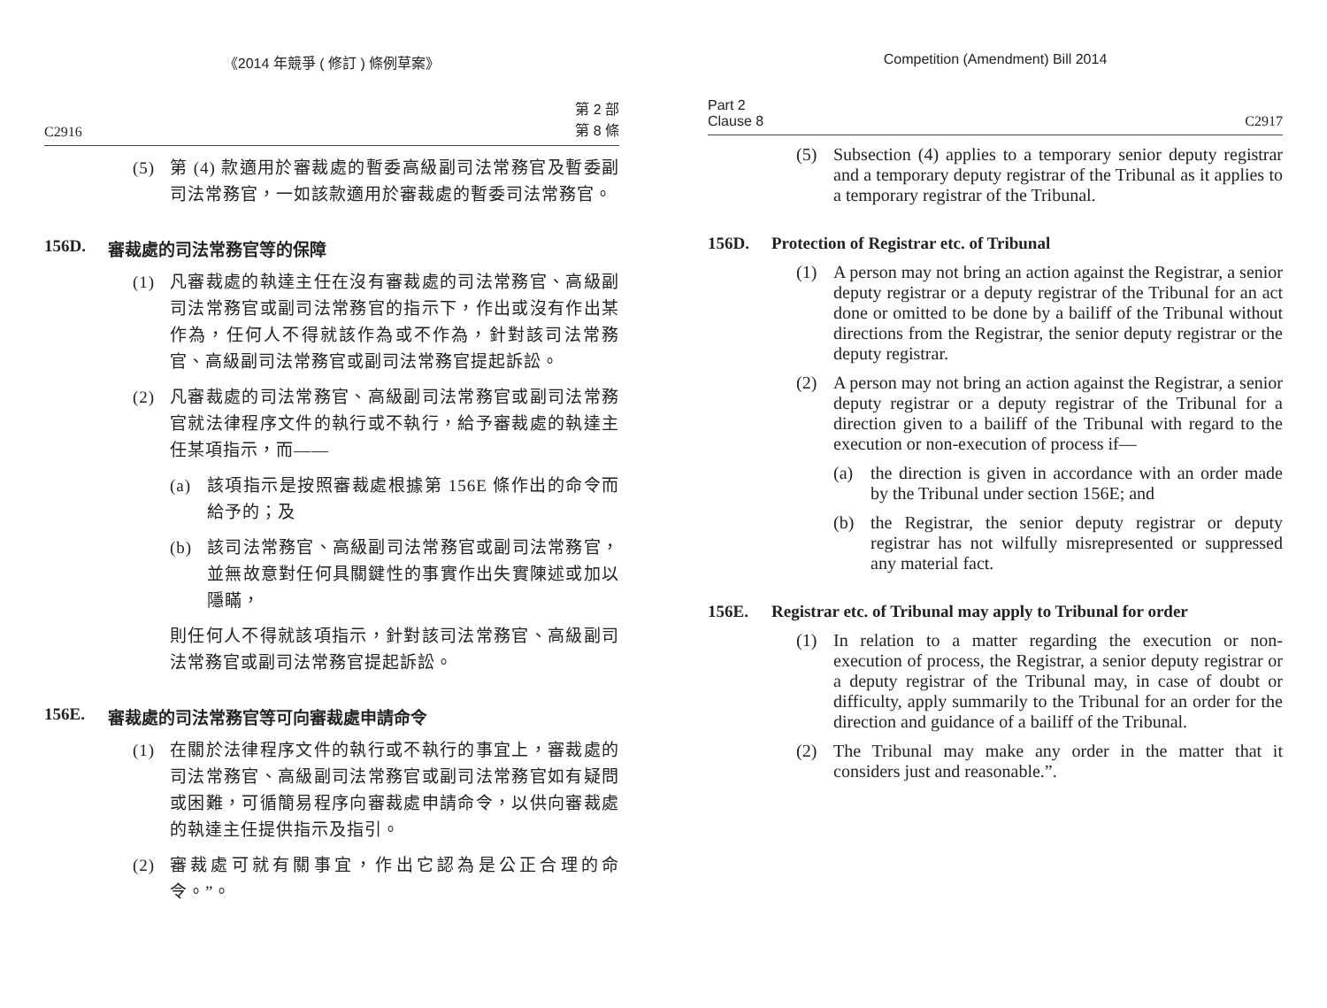《2014 年競爭 ( 修訂 ) 條例草案》
C2916 第 2 部
第 8 條
(5) 第 (4) 款適用於審裁處的暫委高級副司法常務官及暫委副司法常務官，一如該款適用於審裁處的暫委司法常務官。
156D. 審裁處的司法常務官等的保障
(1) 凡審裁處的執達主任在沒有審裁處的司法常務官、高級副司法常務官或副司法常務官的指示下，作出或沒有作出某作為，任何人不得就該作為或不作為，針對該司法常務官、高級副司法常務官或副司法常務官提起訴訟。
(2) 凡審裁處的司法常務官、高級副司法常務官或副司法常務官就法律程序文件的執行或不執行，給予審裁處的執達主任某項指示，而——
(a) 該項指示是按照審裁處根據第 156E 條作出的命令而給予的；及
(b) 該司法常務官、高級副司法常務官或副司法常務官，並無故意對任何具關鍵性的事實作出失實陳述或加以隱瞞，
則任何人不得就該項指示，針對該司法常務官、高級副司法常務官或副司法常務官提起訴訟。
156E. 審裁處的司法常務官等可向審裁處申請命令
(1) 在關於法律程序文件的執行或不執行的事宜上，審裁處的司法常務官、高級副司法常務官或副司法常務官如有疑問或困難，可循簡易程序向審裁處申請命令，以供向審裁處的執達主任提供指示及指引。
(2) 審裁處可就有關事宜，作出它認為是公正合理的命令。”。
Competition (Amendment) Bill 2014
Part 2
Clause 8 C2917
(5) Subsection (4) applies to a temporary senior deputy registrar and a temporary deputy registrar of the Tribunal as it applies to a temporary registrar of the Tribunal.
156D. Protection of Registrar etc. of Tribunal
(1) A person may not bring an action against the Registrar, a senior deputy registrar or a deputy registrar of the Tribunal for an act done or omitted to be done by a bailiff of the Tribunal without directions from the Registrar, the senior deputy registrar or the deputy registrar.
(2) A person may not bring an action against the Registrar, a senior deputy registrar or a deputy registrar of the Tribunal for a direction given to a bailiff of the Tribunal with regard to the execution or non-execution of process if—
(a) the direction is given in accordance with an order made by the Tribunal under section 156E; and
(b) the Registrar, the senior deputy registrar or deputy registrar has not wilfully misrepresented or suppressed any material fact.
156E. Registrar etc. of Tribunal may apply to Tribunal for order
(1) In relation to a matter regarding the execution or non-execution of process, the Registrar, a senior deputy registrar or a deputy registrar of the Tribunal may, in case of doubt or difficulty, apply summarily to the Tribunal for an order for the direction and guidance of a bailiff of the Tribunal.
(2) The Tribunal may make any order in the matter that it considers just and reasonable.”.